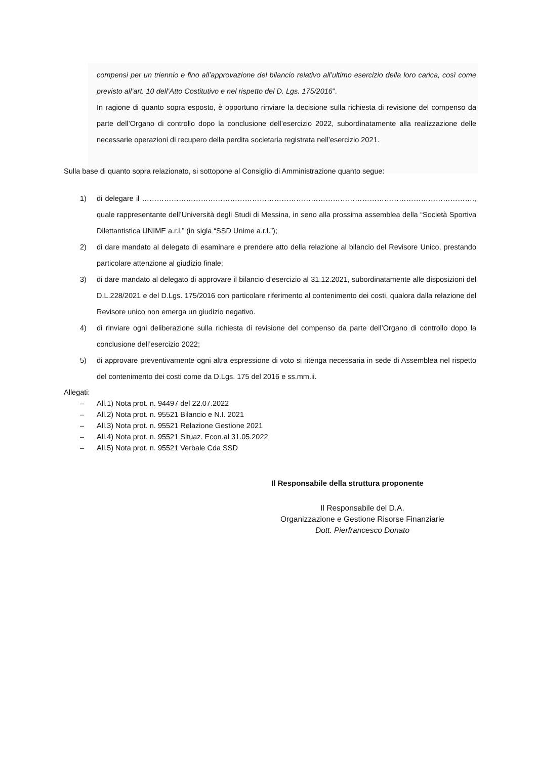compensi per un triennio e fino all’approvazione del bilancio relativo all’ultimo esercizio della loro carica, così come previsto all’art. 10 dell’Atto Costitutivo e nel rispetto del D. Lgs. 175/2016”.
In ragione di quanto sopra esposto, è opportuno rinviare la decisione sulla richiesta di revisione del compenso da parte dell’Organo di controllo dopo la conclusione dell’esercizio 2022, subordinatamente alla realizzazione delle necessarie operazioni di recupero della perdita societaria registrata nell’esercizio 2021.
Sulla base di quanto sopra relazionato, si sottopone al Consiglio di Amministrazione quanto segue:
1) di delegare il ………………………………………………………………………………………………………………………., quale rappresentante dell’Università degli Studi di Messina, in seno alla prossima assemblea della “Società Sportiva Dilettantistica UNIME a.r.l.” (in sigla “SSD Unime a.r.l.”);
2) di dare mandato al delegato di esaminare e prendere atto della relazione al bilancio del Revisore Unico, prestando particolare attenzione al giudizio finale;
3) di dare mandato al delegato di approvare il bilancio d’esercizio al 31.12.2021, subordinatamente alle disposizioni del D.L.228/2021 e del D.Lgs. 175/2016 con particolare riferimento al contenimento dei costi, qualora dalla relazione del Revisore unico non emerga un giudizio negativo.
4) di rinviare ogni deliberazione sulla richiesta di revisione del compenso da parte dell’Organo di controllo dopo la conclusione dell’esercizio 2022;
5) di approvare preventivamente ogni altra espressione di voto si ritenga necessaria in sede di Assemblea nel rispetto del contenimento dei costi come da D.Lgs. 175 del 2016 e ss.mm.ii.
Allegati:
– All.1) Nota prot. n. 94497 del 22.07.2022
– All.2) Nota prot. n. 95521 Bilancio e N.I. 2021
– All.3) Nota prot. n. 95521 Relazione Gestione 2021
– All.4) Nota prot. n. 95521 Situaz. Econ.al 31.05.2022
– All.5) Nota prot. n. 95521 Verbale Cda SSD
Il Responsabile della struttura proponente
Il Responsabile del D.A.
Organizzazione e Gestione Risorse Finanziarie
Dott. Pierfrancesco Donato